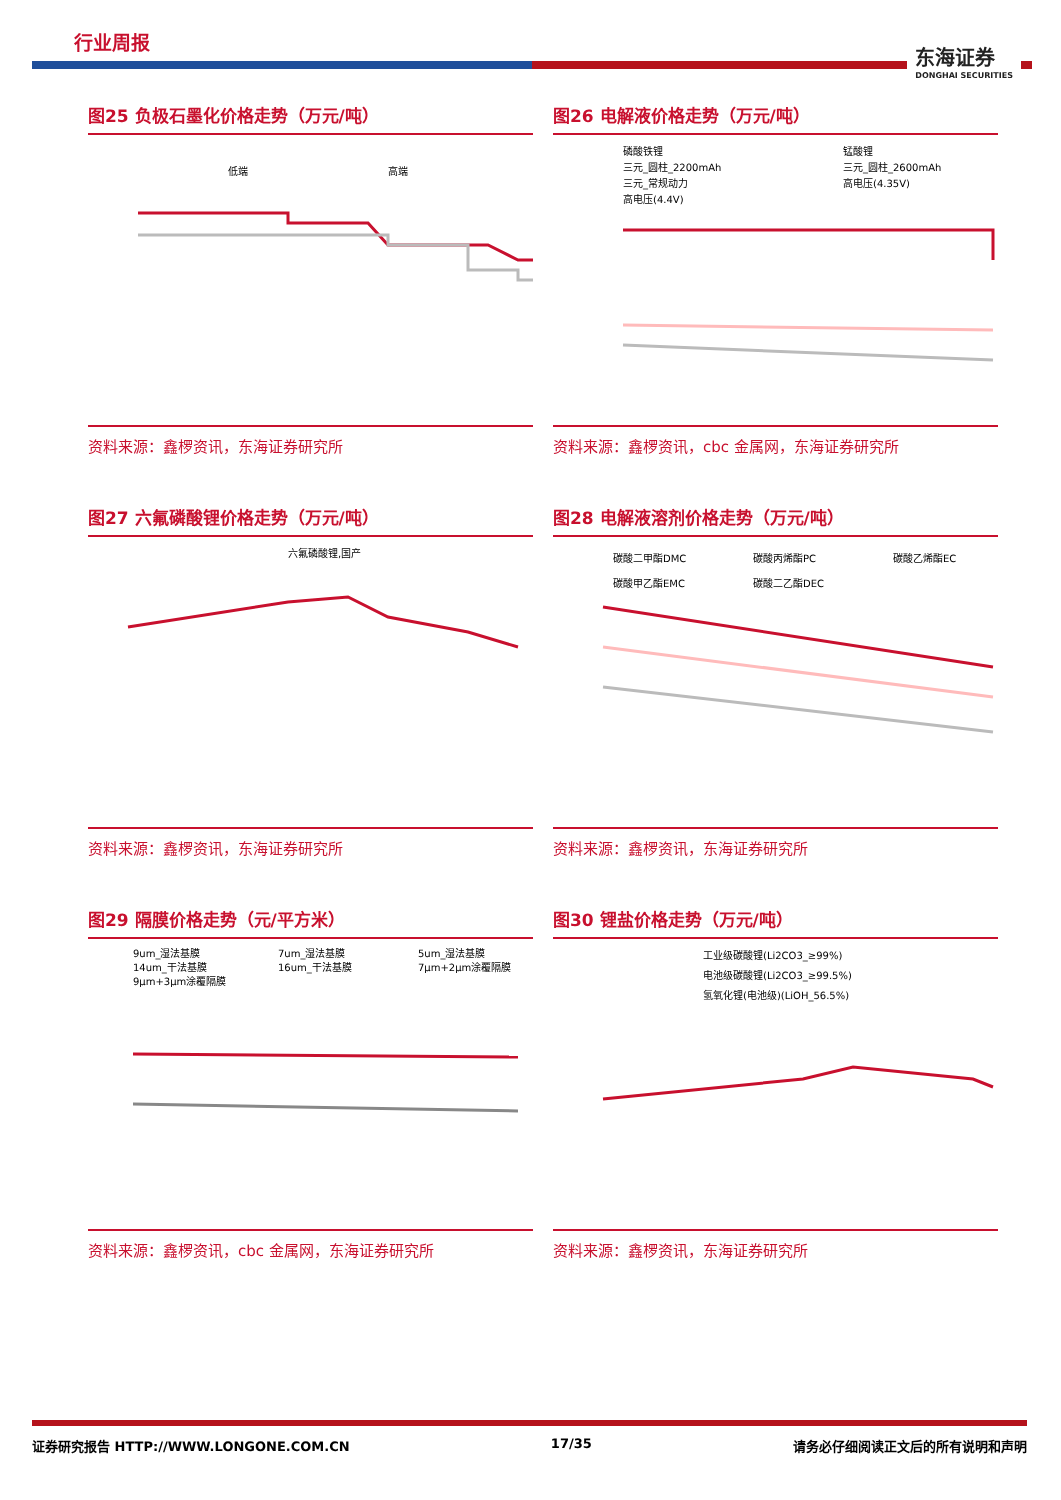行业周报 东海证券
DONGHAI SECURITIES
图25 负极石墨化价格走势（万元/吨）
低端
高端
资料来源：鑫椤资讯，东海证券研究所
图26 电解液价格走势（万元/吨）
磷酸铁锂
锰酸锂
三元_圆柱_2200mAh
三元_圆柱_2600mAh
三元_常规动力
高电压(4.35V)
高电压(4.4V)
资料来源：鑫椤资讯，cbc 金属网，东海证券研究所
图27 六氟磷酸锂价格走势（万元/吨）
六氟磷酸锂,国产
资料来源：鑫椤资讯，东海证券研究所
图28 电解液溶剂价格走势（万元/吨）
碳酸二甲酯DMC
碳酸丙烯酯PC
碳酸乙烯酯EC
碳酸甲乙酯EMC
碳酸二乙酯DEC
资料来源：鑫椤资讯，东海证券研究所
图29 隔膜价格走势（元/平方米）
9um_湿法基膜
7um_湿法基膜
5um_湿法基膜
14um_干法基膜
16um_干法基膜
7μm+2μm涂覆隔膜
9μm+3μm涂覆隔膜
资料来源：鑫椤资讯，cbc 金属网，东海证券研究所
图30 锂盐价格走势（万元/吨）
工业级碳酸锂(Li2CO3_≥99%)
电池级碳酸锂(Li2CO3_≥99.5%)
氢氧化锂(电池级)(LiOH_56.5%)
资料来源：鑫椤资讯，东海证券研究所
证券研究报告 HTTP://WWW.LONGONE.COM.CN 17/35 请务必仔细阅读正文后的所有说明和声明